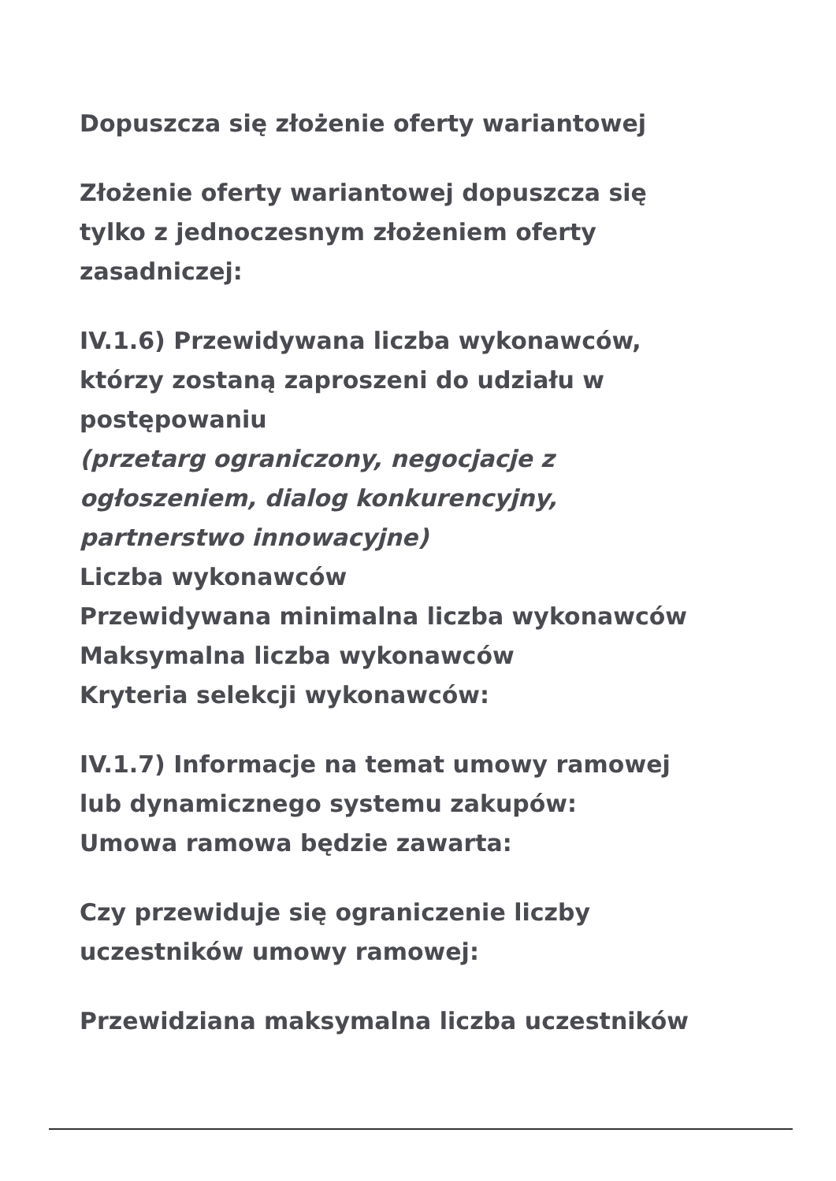Dopuszcza się złożenie oferty wariantowej
Złożenie oferty wariantowej dopuszcza się
tylko z jednoczesnym złożeniem oferty
zasadniczej:
IV.1.6) Przewidywana liczba wykonawców,
którzy zostaną zaproszeni do udziału w
postępowaniu
(przetarg ograniczony, negocjacje z
ogłoszeniem, dialog konkurencyjny,
partnerstwo innowacyjne)
Liczba wykonawców
Przewidywana minimalna liczba wykonawców
Maksymalna liczba wykonawców
Kryteria selekcji wykonawców:
IV.1.7) Informacje na temat umowy ramowej
lub dynamicznego systemu zakupów:
Umowa ramowa będzie zawarta:
Czy przewiduje się ograniczenie liczby
uczestników umowy ramowej:
Przewidziana maksymalna liczba uczestników